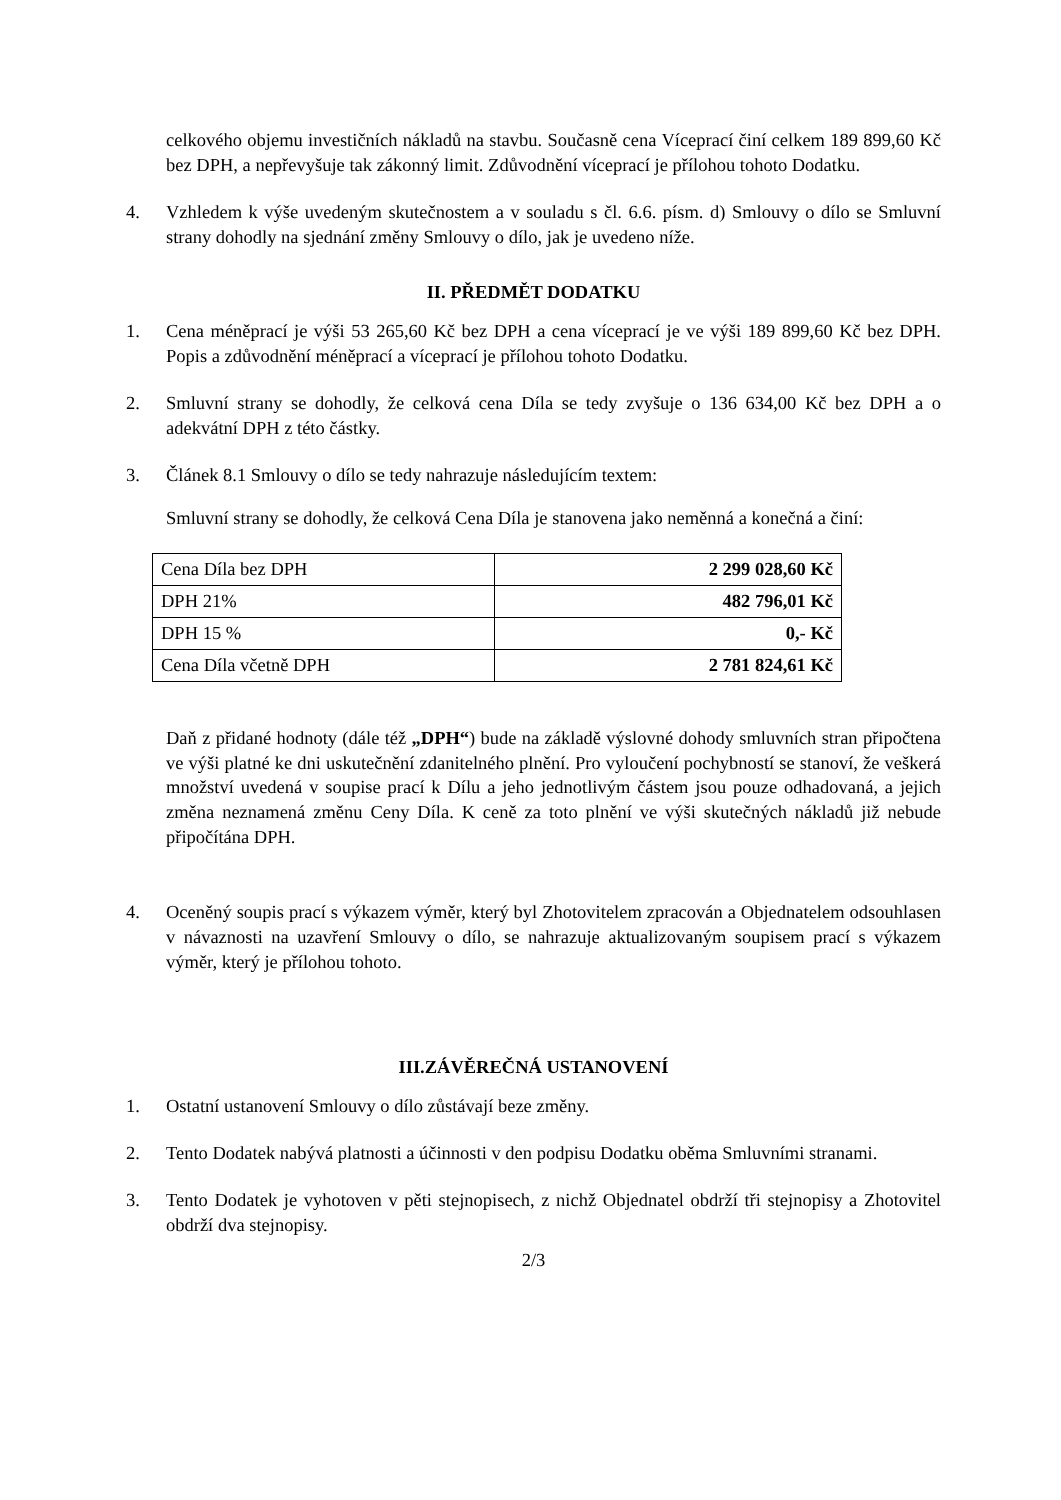celkového objemu investičních nákladů na stavbu. Současně cena Víceprací činí celkem 189 899,60 Kč bez DPH, a nepřevyšuje tak zákonný limit. Zdůvodnění víceprací je přílohou tohoto Dodatku.
4. Vzhledem k výše uvedeným skutečnostem a v souladu s čl. 6.6. písm. d) Smlouvy o dílo se Smluvní strany dohodly na sjednání změny Smlouvy o dílo, jak je uvedeno níže.
II. PŘEDMĚT DODATKU
1. Cena méněprací je výši 53 265,60 Kč bez DPH a cena víceprací je ve výši 189 899,60 Kč bez DPH. Popis a zdůvodnění méněprací a víceprací je přílohou tohoto Dodatku.
2. Smluvní strany se dohodly, že celková cena Díla se tedy zvyšuje o 136 634,00 Kč bez DPH a o adekvátní DPH z této částky.
3. Článek 8.1 Smlouvy o dílo se tedy nahrazuje následujícím textem:
Smluvní strany se dohodly, že celková Cena Díla je stanovena jako neměnná a konečná a činí:
| Cena Díla bez DPH | 2 299 028,60 Kč |
| DPH 21% | 482 796,01 Kč |
| DPH 15 % | 0,- Kč |
| Cena Díla včetně DPH | 2 781 824,61 Kč |
Daň z přidané hodnoty (dále též „DPH“) bude na základě výslovné dohody smluvních stran připočtena ve výši platné ke dni uskutečnění zdanitelného plnění. Pro vyloučení pochybností se stanoví, že veškerá množství uvedená v soupise prací k Dílu a jeho jednotlivým částem jsou pouze odhadovaná, a jejich změna neznamená změnu Ceny Díla. K ceně za toto plnění ve výši skutečných nákladů již nebude připočítána DPH.
4. Oceněný soupis prací s výkazem výměr, který byl Zhotovitelem zpracován a Objednatelem odsouhlasen v návaznosti na uzavření Smlouvy o dílo, se nahrazuje aktualizovaným soupisem prací s výkazem výměr, který je přílohou tohoto.
III.ZÁVĚREČNÁ USTANOVENÍ
1. Ostatní ustanovení Smlouvy o dílo zůstávají beze změny.
2. Tento Dodatek nabývá platnosti a účinnosti v den podpisu Dodatku oběma Smluvními stranami.
3. Tento Dodatek je vyhotoven v pěti stejnopisech, z nichž Objednatel obdrží tři stejnopisy a Zhotovitel obdrží dva stejnopisy.
2/3